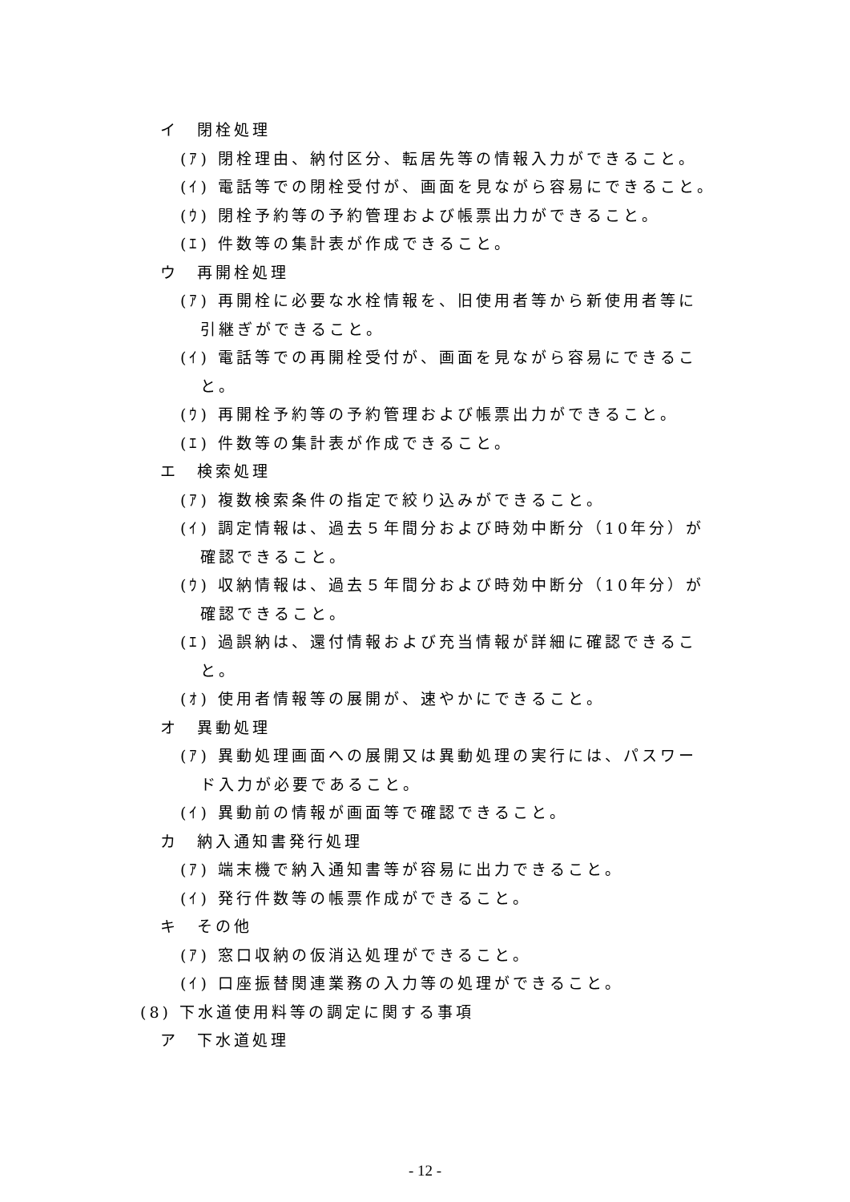イ　閉栓処理
(ｱ) 閉栓理由、納付区分、転居先等の情報入力ができること。
(ｲ) 電話等での閉栓受付が、画面を見ながら容易にできること。
(ｳ) 閉栓予約等の予約管理および帳票出力ができること。
(ｴ) 件数等の集計表が作成できること。
ウ　再開栓処理
(ｱ) 再開栓に必要な水栓情報を、旧使用者等から新使用者等に
引継ぎができること。
(ｲ) 電話等での再開栓受付が、画面を見ながら容易にできるこ
と。
(ｳ) 再開栓予約等の予約管理および帳票出力ができること。
(ｴ) 件数等の集計表が作成できること。
エ　検索処理
(ｱ) 複数検索条件の指定で絞り込みができること。
(ｲ) 調定情報は、過去５年間分および時効中断分（10年分）が
確認できること。
(ｳ) 収納情報は、過去５年間分および時効中断分（10年分）が
確認できること。
(ｴ) 過誤納は、還付情報および充当情報が詳細に確認できるこ
と。
(ｵ) 使用者情報等の展開が、速やかにできること。
オ　異動処理
(ｱ) 異動処理画面への展開又は異動処理の実行には、パスワー
ド入力が必要であること。
(ｲ) 異動前の情報が画面等で確認できること。
カ　納入通知書発行処理
(ｱ) 端末機で納入通知書等が容易に出力できること。
(ｲ) 発行件数等の帳票作成ができること。
キ　その他
(ｱ) 窓口収納の仮消込処理ができること。
(ｲ) 口座振替関連業務の入力等の処理ができること。
(8) 下水道使用料等の調定に関する事項
ア　下水道処理
- 12 -